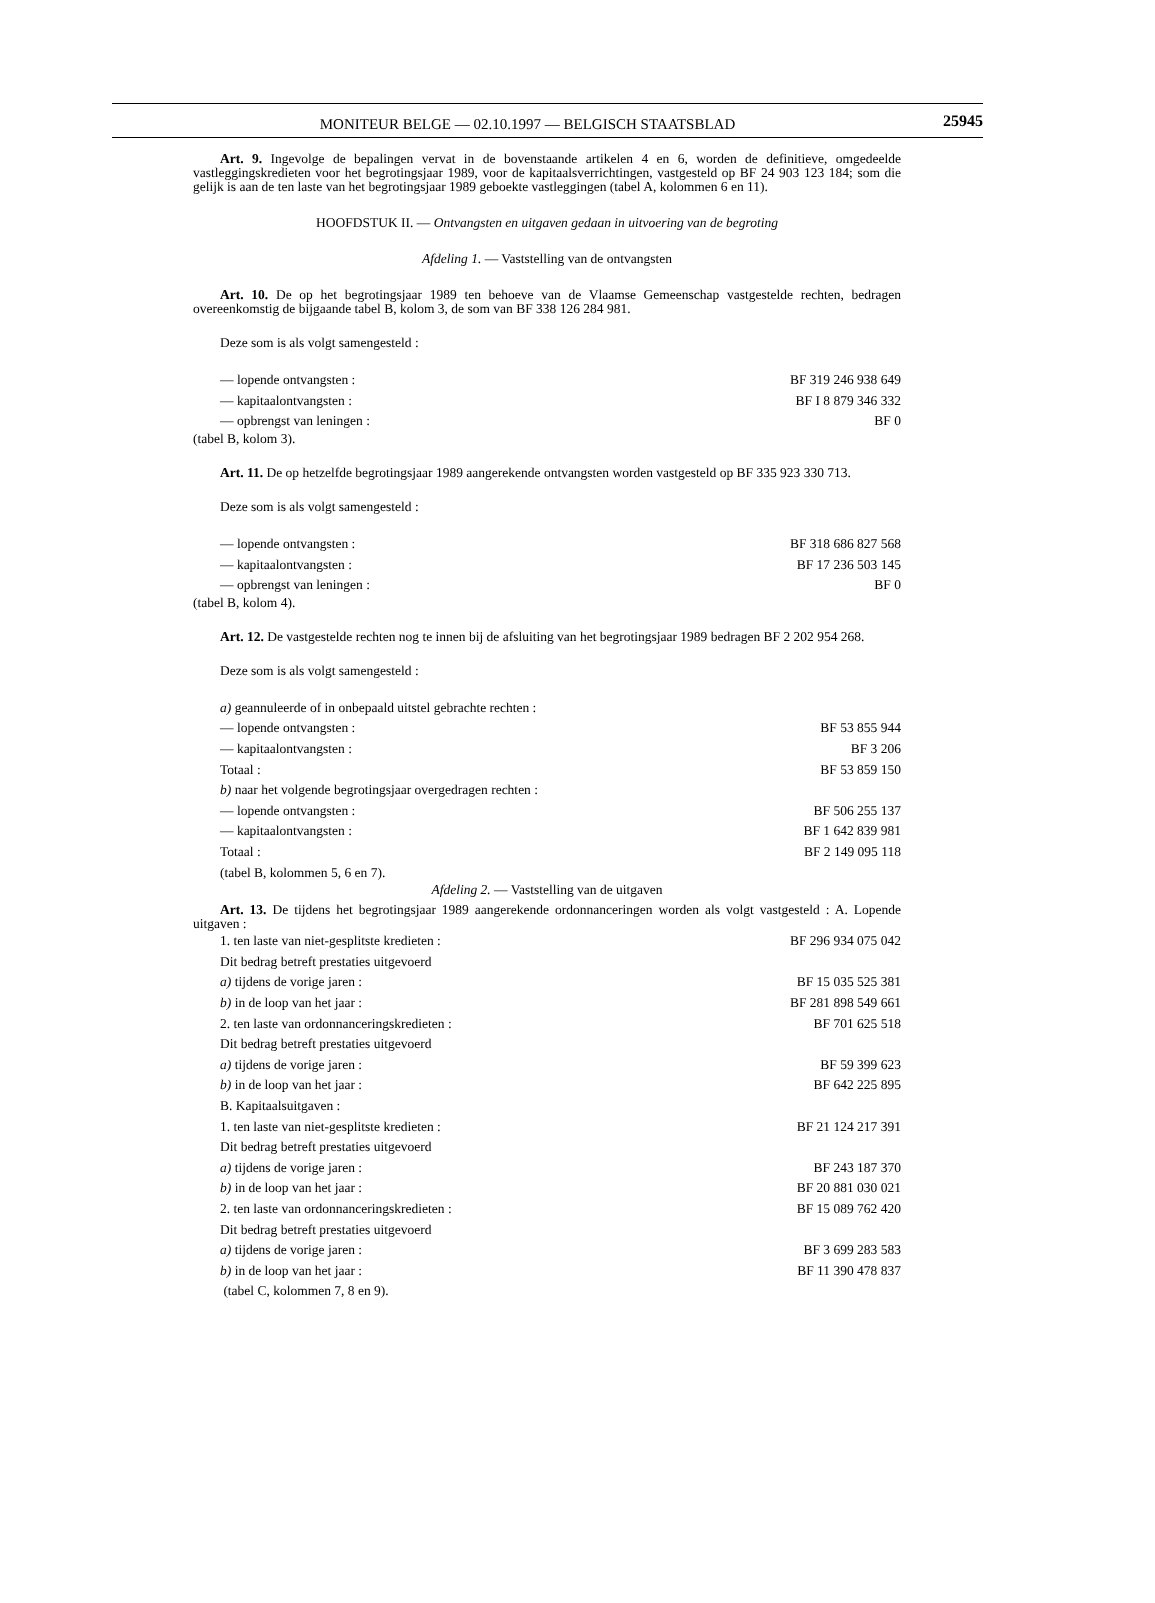MONITEUR BELGE — 02.10.1997 — BELGISCH STAATSBLAD
25945
Art. 9. Ingevolge de bepalingen vervat in de bovenstaande artikelen 4 en 6, worden de definitieve, omgedeelde vastleggingskredieten voor het begrotingsjaar 1989, voor de kapitaalsverrichtingen, vastgesteld op BF 24 903 123 184; som die gelijk is aan de ten laste van het begrotingsjaar 1989 geboekte vastleggingen (tabel A, kolommen 6 en 11).
HOOFDSTUK II. — Ontvangsten en uitgaven gedaan in uitvoering van de begroting
Afdeling 1. — Vaststelling van de ontvangsten
Art. 10. De op het begrotingsjaar 1989 ten behoeve van de Vlaamse Gemeenschap vastgestelde rechten, bedragen overeenkomstig de bijgaande tabel B, kolom 3, de som van BF 338 126 284 981.
Deze som is als volgt samengesteld :
— lopende ontvangsten : BF 319 246 938 649
— kapitaalontvangsten : BF I 8 879 346 332
— opbrengst van leningen : BF 0
(tabel B, kolom 3).
Art. 11. De op hetzelfde begrotingsjaar 1989 aangerekende ontvangsten worden vastgesteld op BF 335 923 330 713.
Deze som is als volgt samengesteld :
— lopende ontvangsten : BF 318 686 827 568
— kapitaalontvangsten : BF 17 236 503 145
— opbrengst van leningen : BF 0
(tabel B, kolom 4).
Art. 12. De vastgestelde rechten nog te innen bij de afsluiting van het begrotingsjaar 1989 bedragen BF 2 202 954 268.
Deze som is als volgt samengesteld :
a) geannuleerde of in onbepaald uitstel gebrachte rechten :
— lopende ontvangsten : BF 53 855 944
— kapitaalontvangsten : BF 3 206
Totaal : BF 53 859 150
b) naar het volgende begrotingsjaar overgedragen rechten :
— lopende ontvangsten : BF 506 255 137
— kapitaalontvangsten : BF 1 642 839 981
Totaal : BF 2 149 095 118
(tabel B, kolommen 5, 6 en 7).
Afdeling 2. — Vaststelling van de uitgaven
Art. 13. De tijdens het begrotingsjaar 1989 aangerekende ordonnanceringen worden als volgt vastgesteld : A. Lopende uitgaven :
1. ten laste van niet-gesplitste kredieten : BF 296 934 075 042
Dit bedrag betreft prestaties uitgevoerd
a) tijdens de vorige jaren : BF 15 035 525 381
b) in de loop van het jaar : BF 281 898 549 661
2. ten laste van ordonnanceringskredieten : BF 701 625 518
Dit bedrag betreft prestaties uitgevoerd
a) tijdens de vorige jaren : BF 59 399 623
b) in de loop van het jaar : BF 642 225 895
B. Kapitaalsuitgaven :
1. ten laste van niet-gesplitste kredieten : BF 21 124 217 391
Dit bedrag betreft prestaties uitgevoerd
a) tijdens de vorige jaren : BF 243 187 370
b) in de loop van het jaar : BF 20 881 030 021
2. ten laste van ordonnanceringskredieten : BF 15 089 762 420
Dit bedrag betreft prestaties uitgevoerd
a) tijdens de vorige jaren : BF 3 699 283 583
b) in de loop van het jaar : BF 11 390 478 837
(tabel C, kolommen 7, 8 en 9).